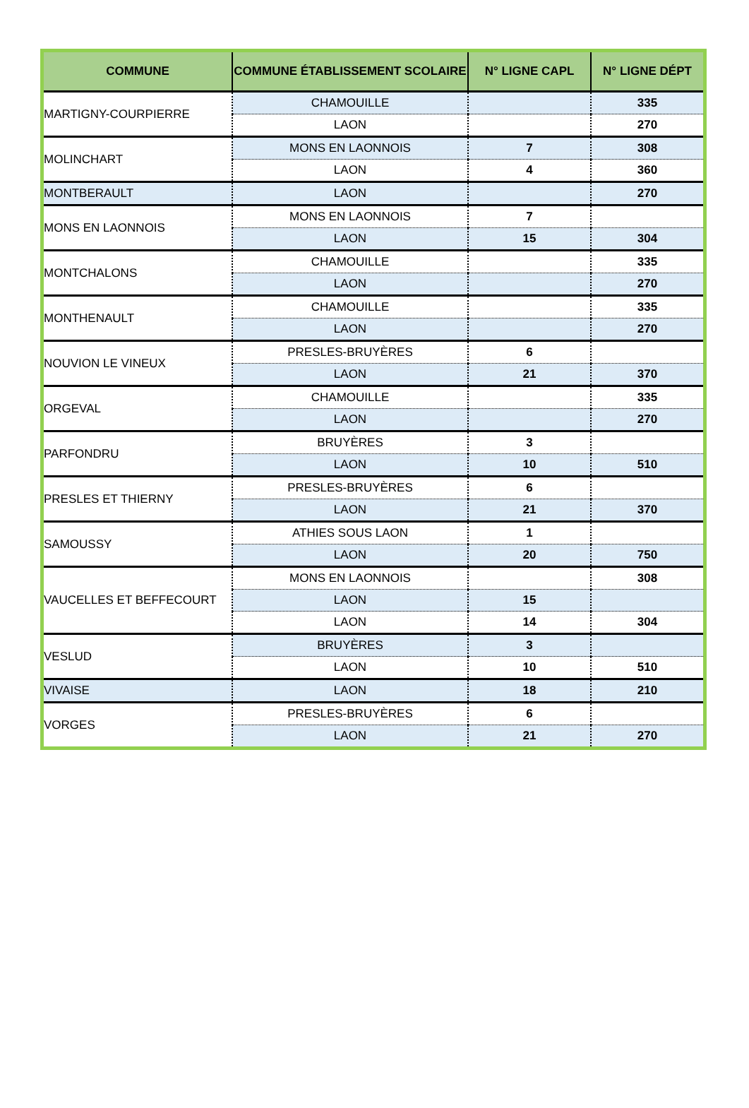| COMMUNE | COMMUNE ÉTABLISSEMENT SCOLAIRE | N° LIGNE CAPL | N° LIGNE DÉPT |
| --- | --- | --- | --- |
| MARTIGNY-COURPIERRE | CHAMOUILLE | | 335 |
| | LAON | | 270 |
| MOLINCHART | MONS EN LAONNOIS | 7 | 308 |
| | LAON | 4 | 360 |
| MONTBERAULT | LAON | | 270 |
| MONS EN LAONNOIS | MONS EN LAONNOIS | 7 | |
| | LAON | 15 | 304 |
| MONTCHALONS | CHAMOUILLE | | 335 |
| | LAON | | 270 |
| MONTHENAULT | CHAMOUILLE | | 335 |
| | LAON | | 270 |
| NOUVION LE VINEUX | PRESLES-BRUYÈRES | 6 | |
| | LAON | 21 | 370 |
| ORGEVAL | CHAMOUILLE | | 335 |
| | LAON | | 270 |
| PARFONDRU | BRUYÈRES | 3 | |
| | LAON | 10 | 510 |
| PRESLES ET THIERNY | PRESLES-BRUYÈRES | 6 | |
| | LAON | 21 | 370 |
| SAMOUSSY | ATHIES SOUS LAON | 1 | |
| | LAON | 20 | 750 |
| VAUCELLES ET BEFFECOURT | MONS EN LAONNOIS | | 308 |
| | LAON | 15 | |
| | LAON | 14 | 304 |
| VESLUD | BRUYÈRES | 3 | |
| | LAON | 10 | 510 |
| VIVAISE | LAON | 18 | 210 |
| VORGES | PRESLES-BRUYÈRES | 6 | |
| | LAON | 21 | 270 |